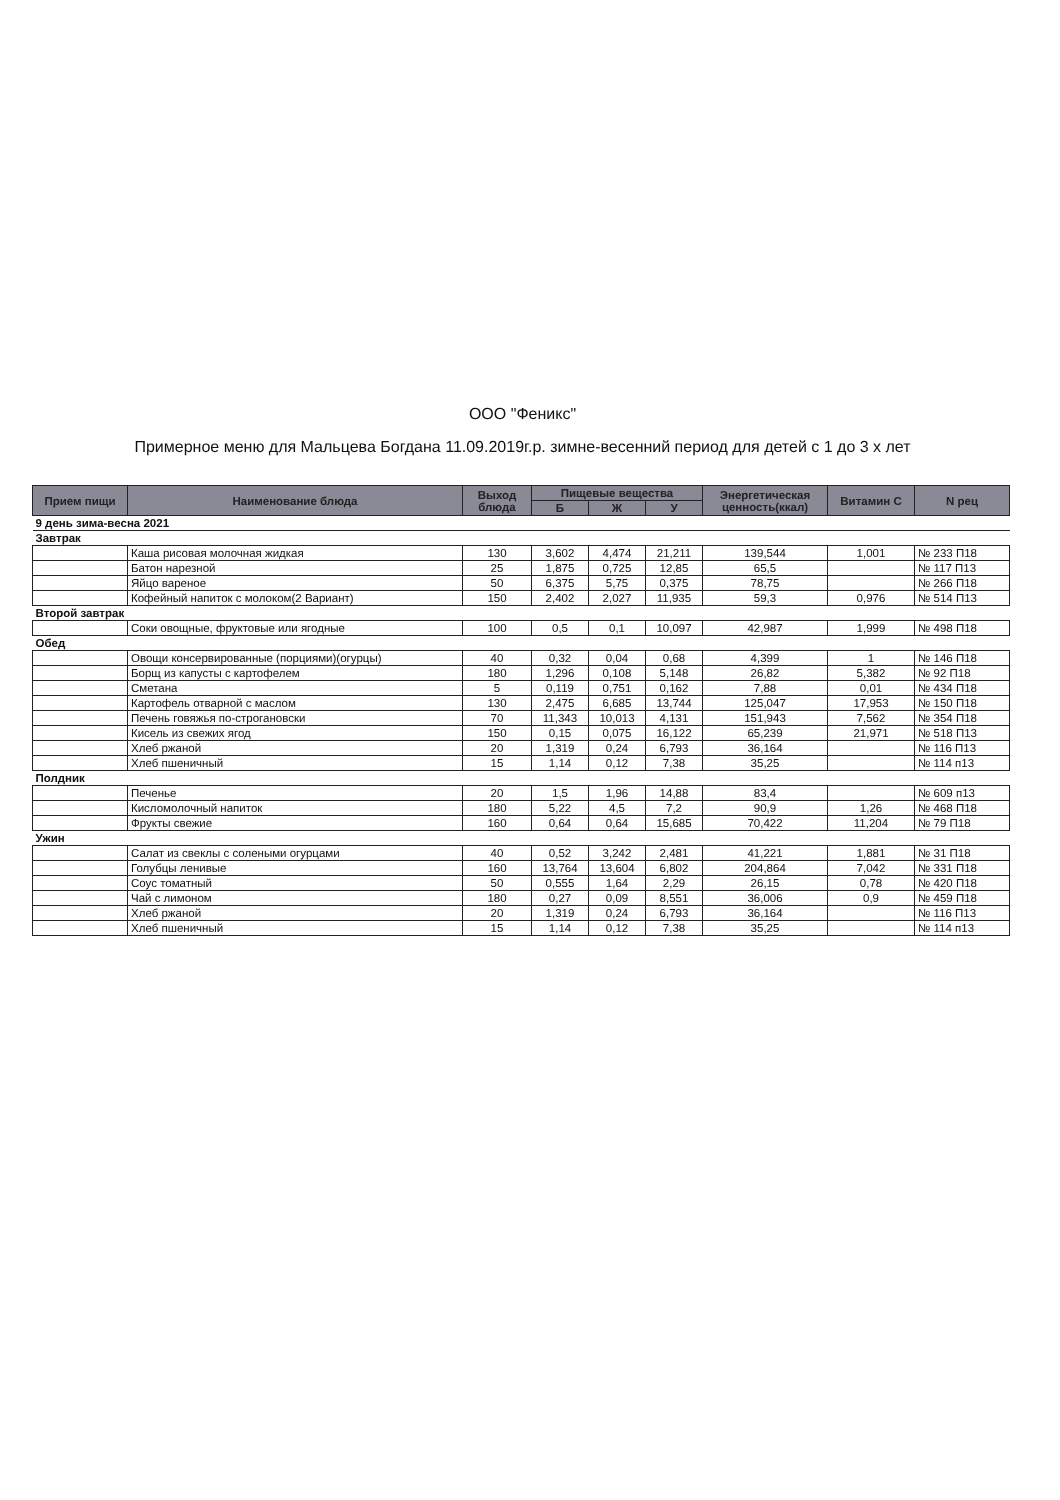ООО "Феникс"
Примерное меню для Мальцева Богдана 11.09.2019г.р. зимне-весенний период для детей с 1 до 3 х лет
| Прием пищи | Наименование блюда | Выход блюда | Пищевые вещества | | | Энергетическая ценность(ккал) | Витамин С | N рец |
| --- | --- | --- | --- | --- | --- | --- | --- | --- |
| | | | Б | Ж | У | | | |
| 9 день зима-весна 2021 | | | | | | | | |
| Завтрак | | | | | | | | |
| | Каша рисовая молочная жидкая | 130 | 3,602 | 4,474 | 21,211 | 139,544 | 1,001 | № 233 П18 |
| | Батон нарезной | 25 | 1,875 | 0,725 | 12,85 | 65,5 | | № 117 П13 |
| | Яйцо вареное | 50 | 6,375 | 5,75 | 0,375 | 78,75 | | № 266 П18 |
| | Кофейный напиток с молоком(2 Вариант) | 150 | 2,402 | 2,027 | 11,935 | 59,3 | 0,976 | № 514 П13 |
| Второй завтрак | | | | | | | | |
| | Соки овощные, фруктовые или ягодные | 100 | 0,5 | 0,1 | 10,097 | 42,987 | 1,999 | № 498 П18 |
| Обед | | | | | | | | |
| | Овощи консервированные (порциями)(огурцы) | 40 | 0,32 | 0,04 | 0,68 | 4,399 | 1 | № 146 П18 |
| | Борщ из капусты с картофелем | 180 | 1,296 | 0,108 | 5,148 | 26,82 | 5,382 | № 92 П18 |
| | Сметана | 5 | 0,119 | 0,751 | 0,162 | 7,88 | 0,01 | № 434 П18 |
| | Картофель отварной с маслом | 130 | 2,475 | 6,685 | 13,744 | 125,047 | 17,953 | № 150 П18 |
| | Печень говяжья по-строгановски | 70 | 11,343 | 10,013 | 4,131 | 151,943 | 7,562 | № 354 П18 |
| | Кисель из свежих ягод | 150 | 0,15 | 0,075 | 16,122 | 65,239 | 21,971 | № 518 П13 |
| | Хлеб ржаной | 20 | 1,319 | 0,24 | 6,793 | 36,164 | | № 116 П13 |
| | Хлеб пшеничный | 15 | 1,14 | 0,12 | 7,38 | 35,25 | | № 114 п13 |
| Полдник | | | | | | | | |
| | Печенье | 20 | 1,5 | 1,96 | 14,88 | 83,4 | | № 609 п13 |
| | Кисломолочный напиток | 180 | 5,22 | 4,5 | 7,2 | 90,9 | 1,26 | № 468 П18 |
| | Фрукты свежие | 160 | 0,64 | 0,64 | 15,685 | 70,422 | 11,204 | № 79 П18 |
| Ужин | | | | | | | | |
| | Салат из свеклы с солеными огурцами | 40 | 0,52 | 3,242 | 2,481 | 41,221 | 1,881 | № 31 П18 |
| | Голубцы ленивые | 160 | 13,764 | 13,604 | 6,802 | 204,864 | 7,042 | № 331 П18 |
| | Соус томатный | 50 | 0,555 | 1,64 | 2,29 | 26,15 | 0,78 | № 420 П18 |
| | Чай с лимоном | 180 | 0,27 | 0,09 | 8,551 | 36,006 | 0,9 | № 459 П18 |
| | Хлеб ржаной | 20 | 1,319 | 0,24 | 6,793 | 36,164 | | № 116 П13 |
| | Хлеб пшеничный | 15 | 1,14 | 0,12 | 7,38 | 35,25 | | № 114 п13 |